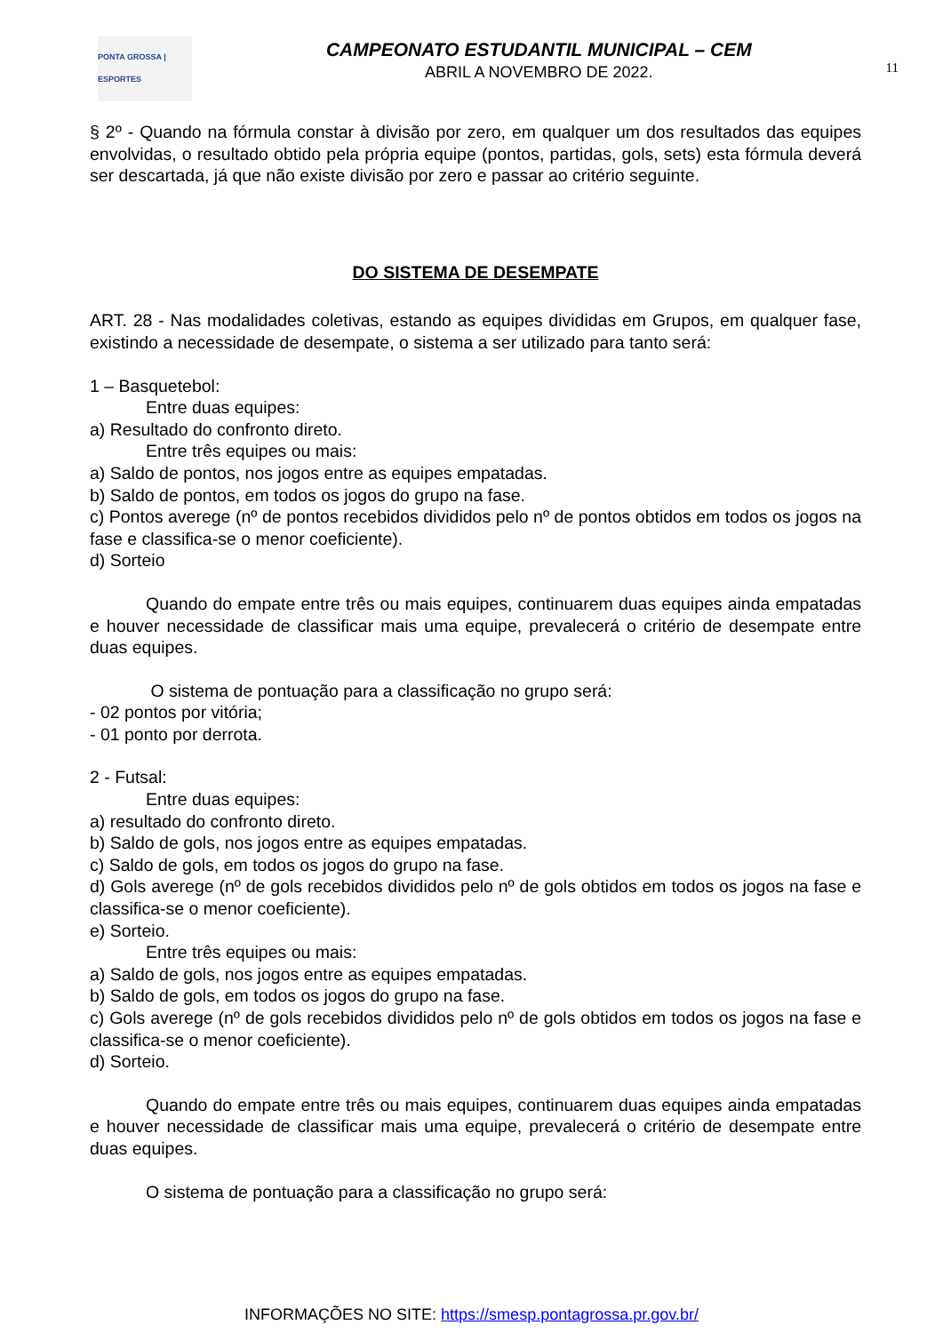PONTA GROSSA | ESPORTES
CAMPEONATO ESTUDANTIL MUNICIPAL – CEM
ABRIL A NOVEMBRO DE 2022.
11
§ 2º - Quando na fórmula constar à divisão por zero, em qualquer um dos resultados das equipes envolvidas, o resultado obtido pela própria equipe (pontos, partidas, gols, sets) esta fórmula deverá ser descartada, já que não existe divisão por zero e passar ao critério seguinte.
DO SISTEMA DE DESEMPATE
ART. 28 - Nas modalidades coletivas, estando as equipes divididas em Grupos, em qualquer fase, existindo a necessidade de desempate, o sistema a ser utilizado para tanto será:
1 – Basquetebol:
Entre duas equipes:
a) Resultado do confronto direto.
Entre três equipes ou mais:
a) Saldo de pontos, nos jogos entre as equipes empatadas.
b) Saldo de pontos, em todos os jogos do grupo na fase.
c) Pontos averege (nº de pontos recebidos divididos pelo nº de pontos obtidos em todos os jogos na fase e classifica-se o menor coeficiente).
d) Sorteio
Quando do empate entre três ou mais equipes, continuarem duas equipes ainda empatadas e houver necessidade de classificar mais uma equipe, prevalecerá o critério de desempate entre duas equipes.
O sistema de pontuação para a classificação no grupo será:
- 02 pontos por vitória;
- 01 ponto por derrota.
2 - Futsal:
Entre duas equipes:
a) resultado do confronto direto.
b) Saldo de gols, nos jogos entre as equipes empatadas.
c) Saldo de gols, em todos os jogos do grupo na fase.
d) Gols averege (nº de gols recebidos divididos pelo nº de gols obtidos em todos os jogos na fase e classifica-se o menor coeficiente).
e) Sorteio.
Entre três equipes ou mais:
a) Saldo de gols, nos jogos entre as equipes empatadas.
b) Saldo de gols, em todos os jogos do grupo na fase.
c) Gols averege (nº de gols recebidos divididos pelo nº de gols obtidos em todos os jogos na fase e classifica-se o menor coeficiente).
d) Sorteio.
Quando do empate entre três ou mais equipes, continuarem duas equipes ainda empatadas e houver necessidade de classificar mais uma equipe, prevalecerá o critério de desempate entre duas equipes.
O sistema de pontuação para a classificação no grupo será:
INFORMAÇÕES NO SITE: https://smesp.pontagrossa.pr.gov.br/